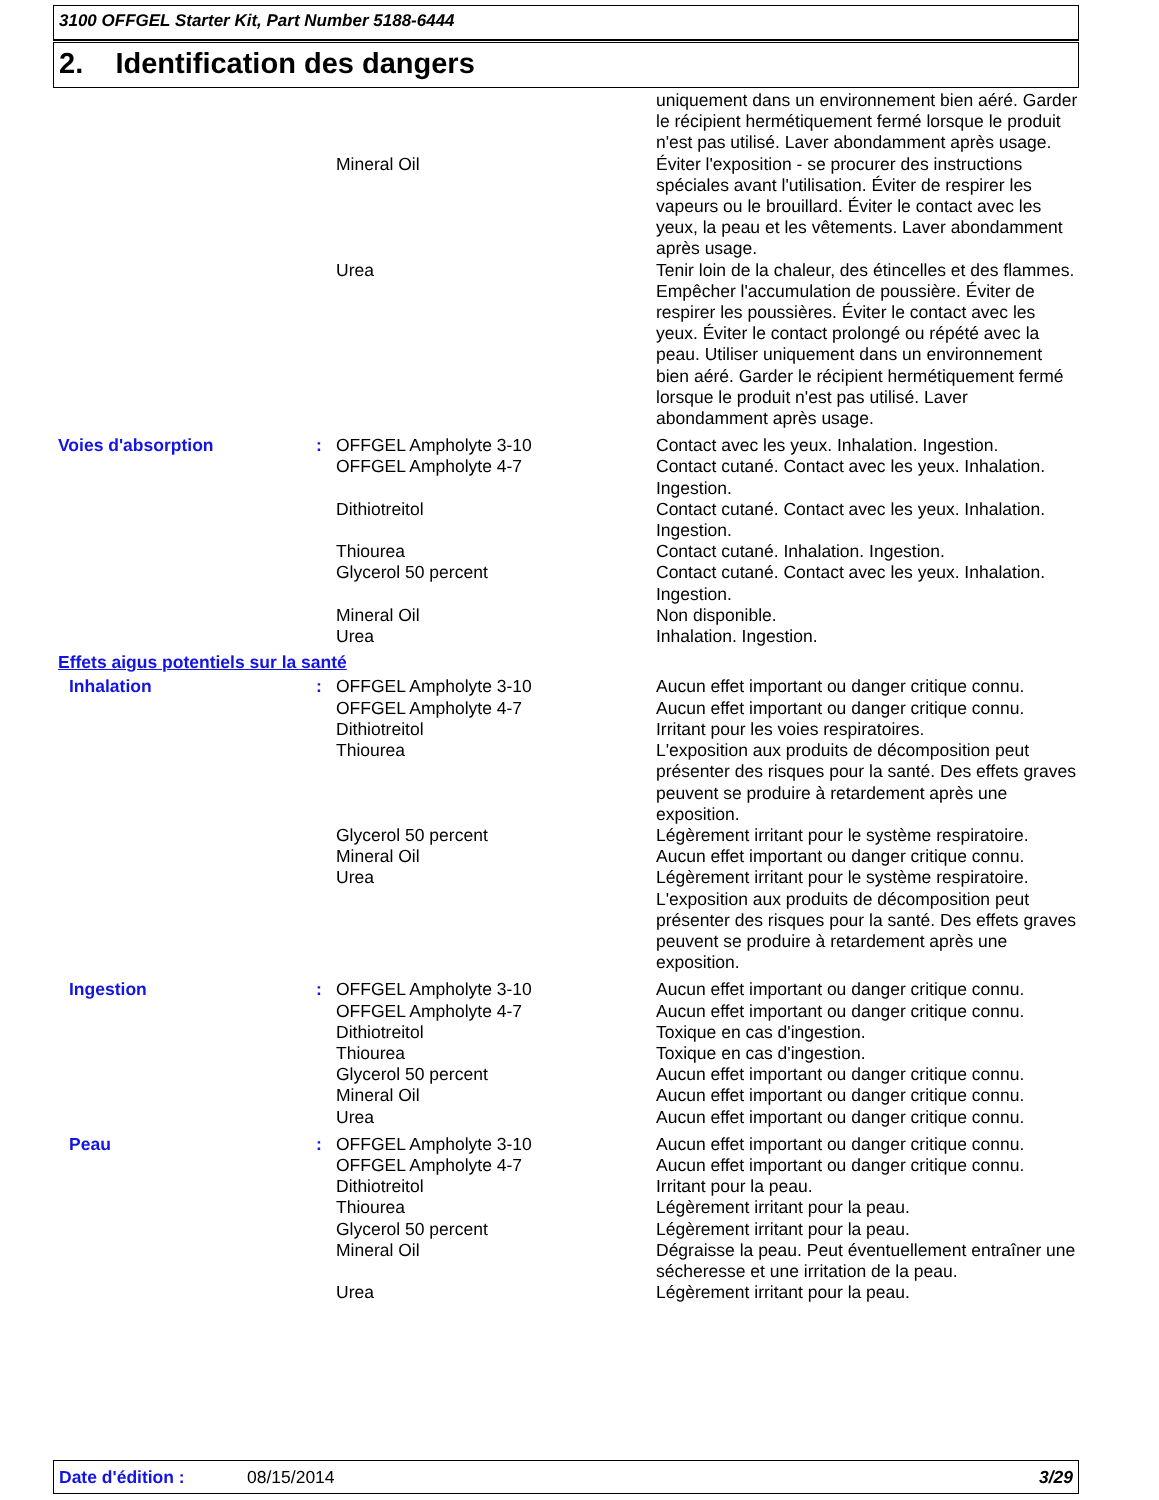3100 OFFGEL Starter Kit, Part Number 5188-6444
2. Identification des dangers
| | | | uniquement dans un environnement bien aéré. Garder le récipient hermétiquement fermé lorsque le produit n'est pas utilisé. Laver abondamment après usage. |
| | | Mineral Oil | Éviter l'exposition - se procurer des instructions spéciales avant l'utilisation. Éviter de respirer les vapeurs ou le brouillard. Éviter le contact avec les yeux, la peau et les vêtements. Laver abondamment après usage. |
| | | Urea | Tenir loin de la chaleur, des étincelles et des flammes. Empêcher l'accumulation de poussière. Éviter de respirer les poussières. Éviter le contact avec les yeux. Éviter le contact prolongé ou répété avec la peau. Utiliser uniquement dans un environnement bien aéré. Garder le récipient hermétiquement fermé lorsque le produit n'est pas utilisé. Laver abondamment après usage. |
| Voies d'absorption | : | OFFGEL Ampholyte 3-10 | Contact avec les yeux. Inhalation. Ingestion. |
| | | OFFGEL Ampholyte 4-7 | Contact cutané. Contact avec les yeux. Inhalation. Ingestion. |
| | | Dithiotreitol | Contact cutané. Contact avec les yeux. Inhalation. Ingestion. |
| | | Thiourea | Contact cutané. Inhalation. Ingestion. |
| | | Glycerol 50 percent | Contact cutané. Contact avec les yeux. Inhalation. Ingestion. |
| | | Mineral Oil | Non disponible. |
| | | Urea | Inhalation. Ingestion. |
| Effets aigus potentiels sur la santé | | | |
| Inhalation | : | OFFGEL Ampholyte 3-10 | Aucun effet important ou danger critique connu. |
| | | OFFGEL Ampholyte 4-7 | Aucun effet important ou danger critique connu. |
| | | Dithiotreitol | Irritant pour les voies respiratoires. |
| | | Thiourea | L'exposition aux produits de décomposition peut présenter des risques pour la santé. Des effets graves peuvent se produire à retardement après une exposition. |
| | | Glycerol 50 percent | Légèrement irritant pour le système respiratoire. |
| | | Mineral Oil | Aucun effet important ou danger critique connu. |
| | | Urea | Légèrement irritant pour le système respiratoire. L'exposition aux produits de décomposition peut présenter des risques pour la santé. Des effets graves peuvent se produire à retardement après une exposition. |
| Ingestion | : | OFFGEL Ampholyte 3-10 | Aucun effet important ou danger critique connu. |
| | | OFFGEL Ampholyte 4-7 | Aucun effet important ou danger critique connu. |
| | | Dithiotreitol | Toxique en cas d'ingestion. |
| | | Thiourea | Toxique en cas d'ingestion. |
| | | Glycerol 50 percent | Aucun effet important ou danger critique connu. |
| | | Mineral Oil | Aucun effet important ou danger critique connu. |
| | | Urea | Aucun effet important ou danger critique connu. |
| Peau | : | OFFGEL Ampholyte 3-10 | Aucun effet important ou danger critique connu. |
| | | OFFGEL Ampholyte 4-7 | Aucun effet important ou danger critique connu. |
| | | Dithiotreitol | Irritant pour la peau. |
| | | Thiourea | Légèrement irritant pour la peau. |
| | | Glycerol 50 percent | Légèrement irritant pour la peau. |
| | | Mineral Oil | Dégraisse la peau. Peut éventuellement entraîner une sécheresse et une irritation de la peau. |
| | | Urea | Légèrement irritant pour la peau. |
Date d'édition : 08/15/2014 3/29